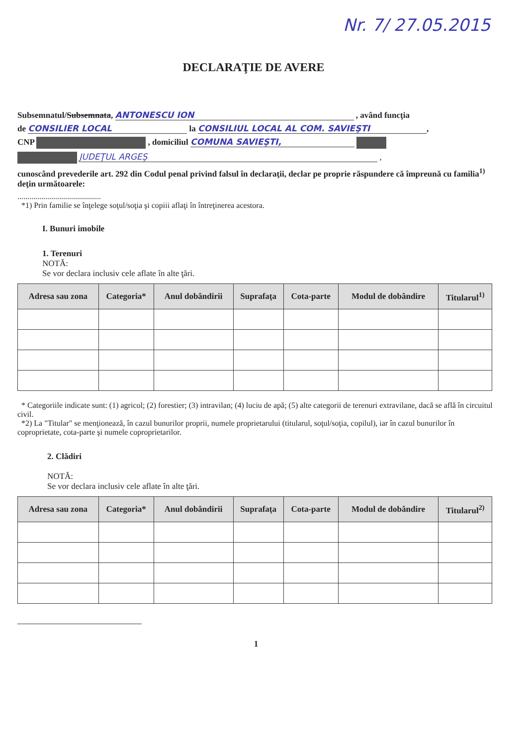Nr. 7/ 27.05.2015
DECLARAŢIE DE AVERE
Subsemnatul/Subsemnata, ANTONESCU ION , având funcţia
de CONSILIER LOCAL la CONSILIUL LOCAL AL COM. SAVIEŞTI,
CNP , domiciliul COMUNA SAVIEŞTI,
JUDEŢUL ARGEŞ ,
cunoscând prevederile art. 292 din Codul penal privind falsul în declaraţii, declar pe proprie răspundere că împreună cu familia<sup>1)</sup> deţin următoarele:
..........................................
*1) Prin familie se înţelege soţul/soţia şi copiii aflaţi în întreţinerea acestora.
I. Bunuri imobile
1. Terenuri
NOTĂ:
Se vor declara inclusiv cele aflate în alte ţări.
| Adresa sau zona | Categoria* | Anul dobândirii | Suprafaţa | Cota-parte | Modul de dobândire | Titularul<sup>1)</sup> |
| --- | --- | --- | --- | --- | --- | --- |
* Categoriile indicate sunt: (1) agricol; (2) forestier; (3) intravilan; (4) luciu de apă; (5) alte categorii de terenuri extravilane, dacă se află în circuitul civil.
*2) La "Titular" se menţionează, în cazul bunurilor proprii, numele proprietarului (titularul, soţul/soţia, copilul), iar în cazul bunurilor în coproprietate, cota-parte şi numele coproprietarilor.
2. Clădiri
NOTĂ:
Se vor declara inclusiv cele aflate în alte ţări.
| Adresa sau zona | Categoria* | Anul dobândirii | Suprafaţa | Cota-parte | Modul de dobândire | Titularul<sup>2)</sup> |
| --- | --- | --- | --- | --- | --- | --- |
1